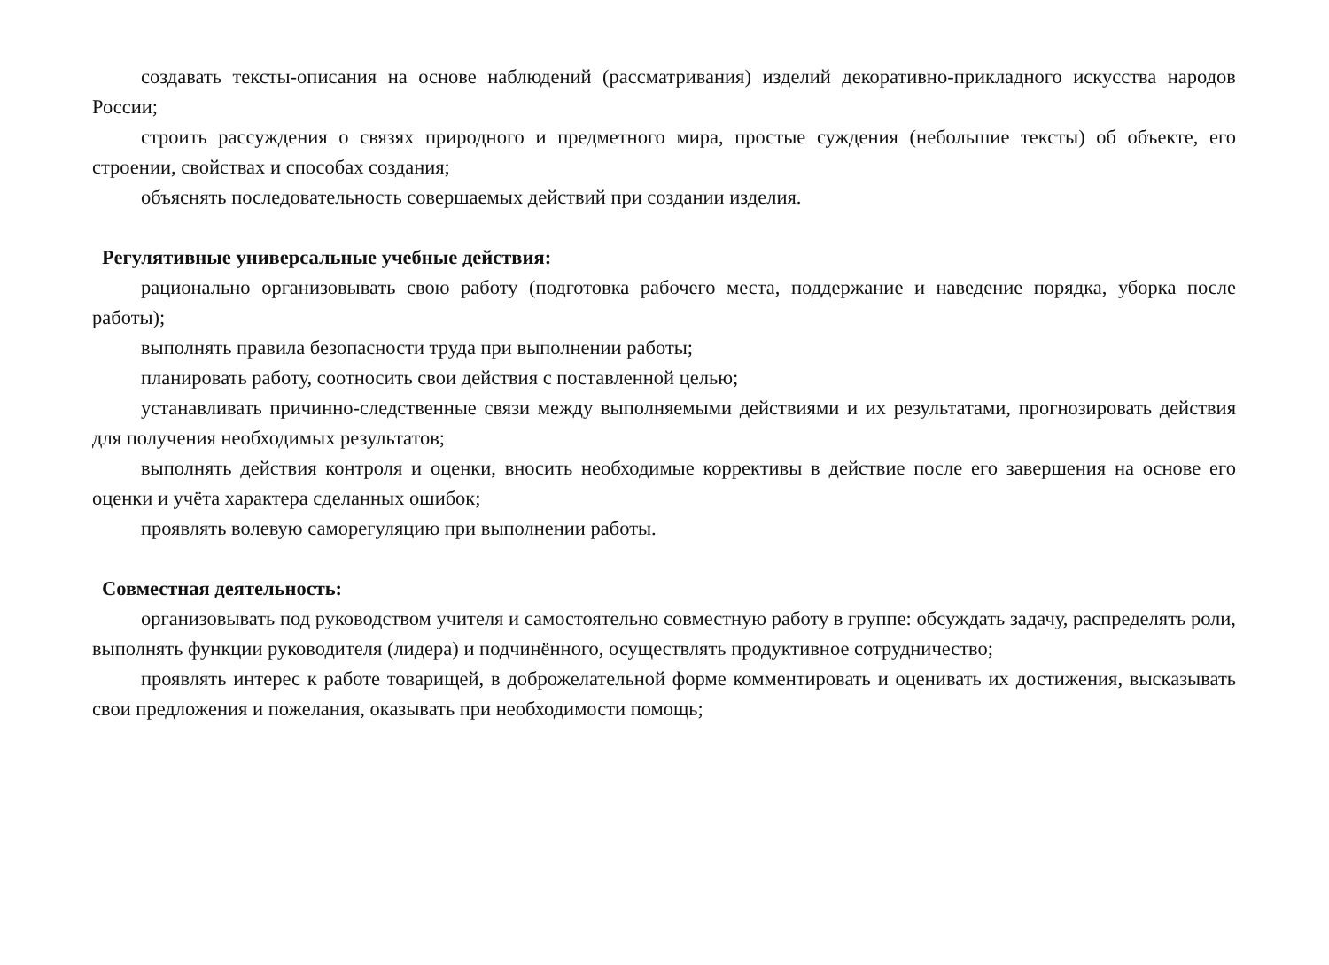создавать тексты-описания на основе наблюдений (рассматривания) изделий декоративно-прикладного искусства народов России;
строить рассуждения о связях природного и предметного мира, простые суждения (небольшие тексты) об объекте, его строении, свойствах и способах создания;
объяснять последовательность совершаемых действий при создании изделия.
Регулятивные универсальные учебные действия:
рационально организовывать свою работу (подготовка рабочего места, поддержание и наведение порядка, уборка после работы);
выполнять правила безопасности труда при выполнении работы;
планировать работу, соотносить свои действия с поставленной целью;
устанавливать причинно-следственные связи между выполняемыми действиями и их результатами, прогнозировать действия для получения необходимых результатов;
выполнять действия контроля и оценки, вносить необходимые коррективы в действие после его завершения на основе его оценки и учёта характера сделанных ошибок;
проявлять волевую саморегуляцию при выполнении работы.
Совместная деятельность:
организовывать под руководством учителя и самостоятельно совместную работу в группе: обсуждать задачу, распределять роли, выполнять функции руководителя (лидера) и подчинённого, осуществлять продуктивное сотрудничество;
проявлять интерес к работе товарищей, в доброжелательной форме комментировать и оценивать их достижения, высказывать свои предложения и пожелания, оказывать при необходимости помощь;